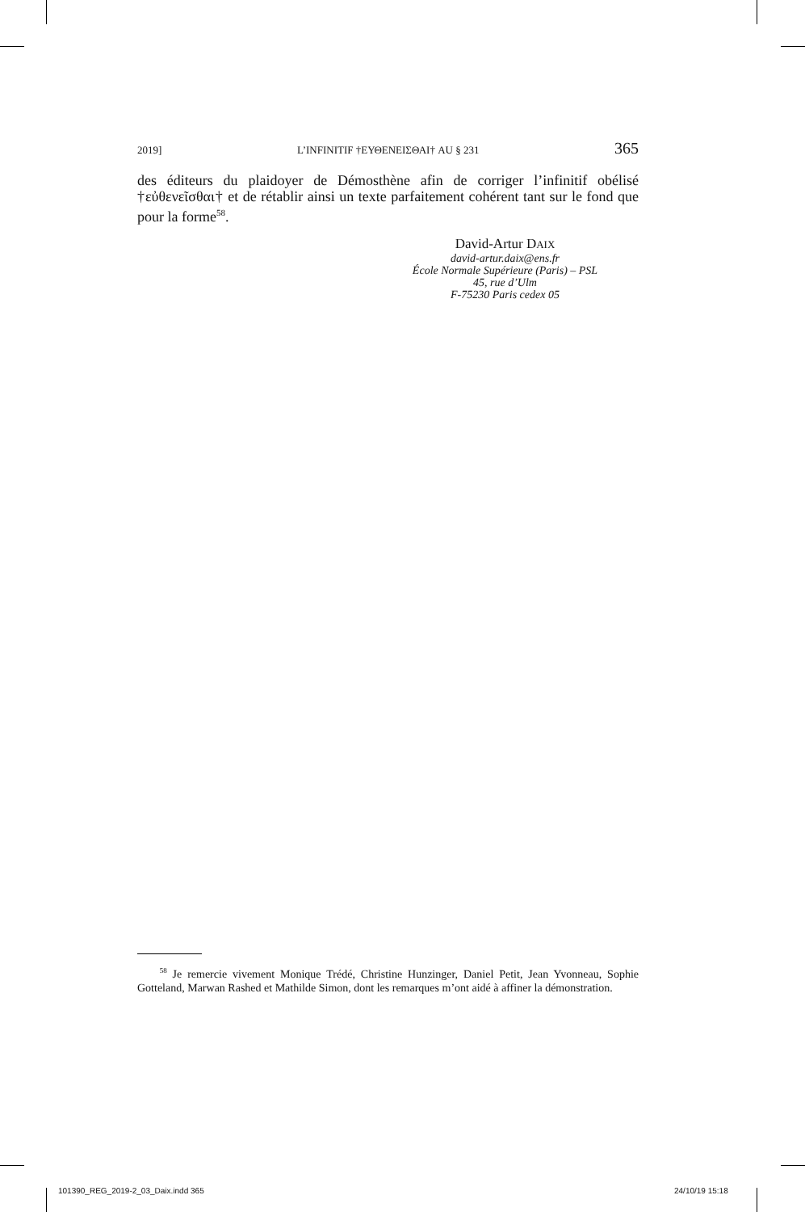2019] L’INFINITIF †ΕΥΘΕΝΕΙΣΘΑΙ† AU § 231 365
des éditeurs du plaidoyer de Démosthène afin de corriger l’infinitif obélisé †εὐθενεῖσθαι† et de rétablir ainsi un texte parfaitement cohérent tant sur le fond que pour la forme<sup>58</sup>.
David-Artur DAIX
david-artur.daix@ens.fr
École Normale Supérieure (Paris) – PSL
45, rue d’Ulm
F-75230 Paris cedex 05
<sup>58</sup> Je remercie vivement Monique Trédé, Christine Hunzinger, Daniel Petit, Jean Yvonneau, Sophie Gotteland, Marwan Rashed et Mathilde Simon, dont les remarques m’ont aidé à affiner la démonstration.
101390_REG_2019-2_03_Daix.indd 365
24/10/19 15:18